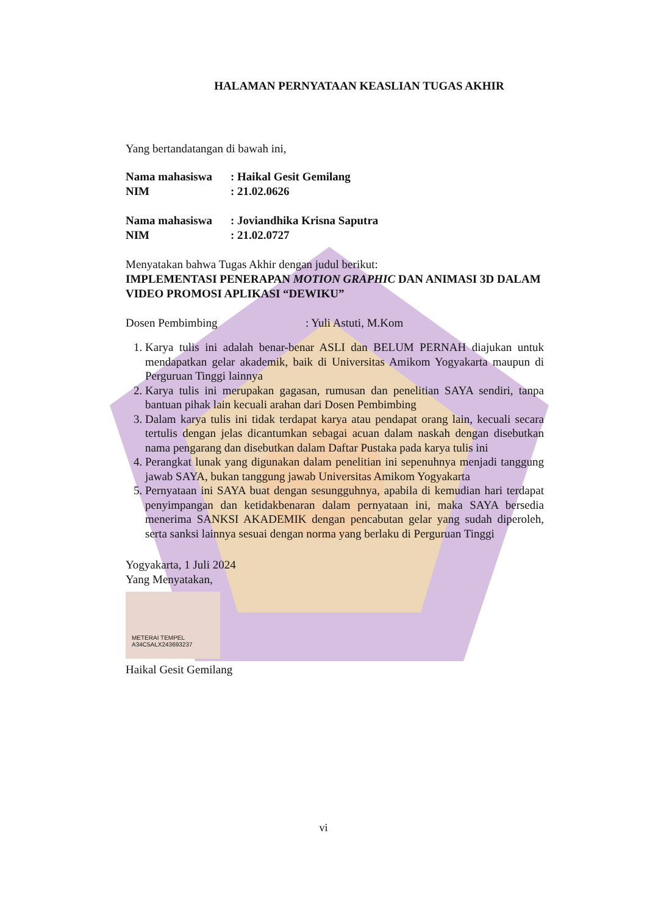HALAMAN PERNYATAAN KEASLIAN TUGAS AKHIR
Yang bertandatangan di bawah ini,
| Nama mahasiswa | : Haikal Gesit Gemilang |
| NIM | : 21.02.0626 |
| Nama mahasiswa | : Joviandhika Krisna Saputra |
| NIM | : 21.02.0727 |
Menyatakan bahwa Tugas Akhir dengan judul berikut:
IMPLEMENTASI PENERAPAN MOTION GRAPHIC DAN ANIMASI 3D DALAM VIDEO PROMOSI APLIKASI “DEWIKU”
Dosen Pembimbing: Yuli Astuti, M.Kom
1. Karya tulis ini adalah benar-benar ASLI dan BELUM PERNAH diajukan untuk mendapatkan gelar akademik, baik di Universitas Amikom Yogyakarta maupun di Perguruan Tinggi lainnya
2. Karya tulis ini merupakan gagasan, rumusan dan penelitian SAYA sendiri, tanpa bantuan pihak lain kecuali arahan dari Dosen Pembimbing
3. Dalam karya tulis ini tidak terdapat karya atau pendapat orang lain, kecuali secara tertulis dengan jelas dicantumkan sebagai acuan dalam naskah dengan disebutkan nama pengarang dan disebutkan dalam Daftar Pustaka pada karya tulis ini
4. Perangkat lunak yang digunakan dalam penelitian ini sepenuhnya menjadi tanggung jawab SAYA, bukan tanggung jawab Universitas Amikom Yogyakarta
5. Pernyataan ini SAYA buat dengan sesungguhnya, apabila di kemudian hari terdapat penyimpangan dan ketidakbenaran dalam pernyataan ini, maka SAYA bersedia menerima SANKSI AKADEMIK dengan pencabutan gelar yang sudah diperoleh, serta sanksi lainnya sesuai dengan norma yang berlaku di Perguruan Tinggi
Yogyakarta, 1 Juli 2024
Yang Menyatakan,
METERAI TEMPEL
A34C5ALX243693237
Haikal Gesit Gemilang
vi